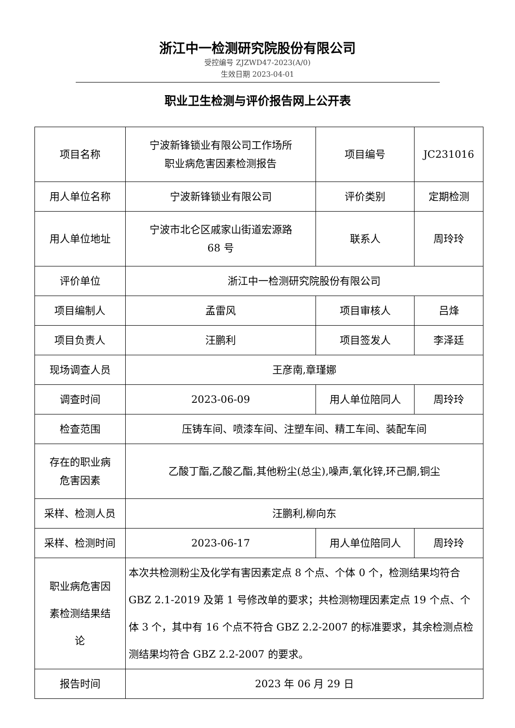浙江中一检测研究院股份有限公司
受控编号 ZJZWD47-2023(A/0)
生效日期 2023-04-01
职业卫生检测与评价报告网上公开表
| 项目名称 | 宁波新锋锁业有限公司工作场所 职业病危害因素检测报告 | 项目编号 | JC231016 |
| 用人单位名称 | 宁波新锋锁业有限公司 | 评价类别 | 定期检测 |
| 用人单位地址 | 宁波市北仑区戚家山街道宏源路 68 号 | 联系人 | 周玲玲 |
| 评价单位 | 浙江中一检测研究院股份有限公司 | | |
| 项目编制人 | 孟雷风 | 项目审核人 | 吕烽 |
| 项目负责人 | 汪鹏利 | 项目签发人 | 李泽廷 |
| 现场调查人员 | 王彦南,章瑾娜 | | |
| 调查时间 | 2023-06-09 | 用人单位陪同人 | 周玲玲 |
| 检查范围 | 压铸车间、喷漆车间、注塑车间、精工车间、装配车间 | | |
| 存在的职业病 危害因素 | 乙酸丁酯,乙酸乙酯,其他粉尘(总尘),噪声,氧化锌,环己酮,铜尘 | | |
| 采样、检测人员 | 汪鹏利,柳向东 | | |
| 采样、检测时间 | 2023-06-17 | 用人单位陪同人 | 周玲玲 |
| 职业病危害因 素检测结果结 论 | 本次共检测粉尘及化学有害因素定点 8 个点、个体 0 个，检测结果均符合 GBZ 2.1-2019 及第 1 号修改单的要求；共检测物理因素定点 19 个点、个体 3 个，其中有 16 个点不符合 GBZ 2.2-2007 的标准要求，其余检测点检测结果均符合 GBZ 2.2-2007 的要求。 | | |
| 报告时间 | 2023 年 06 月 29 日 | | |